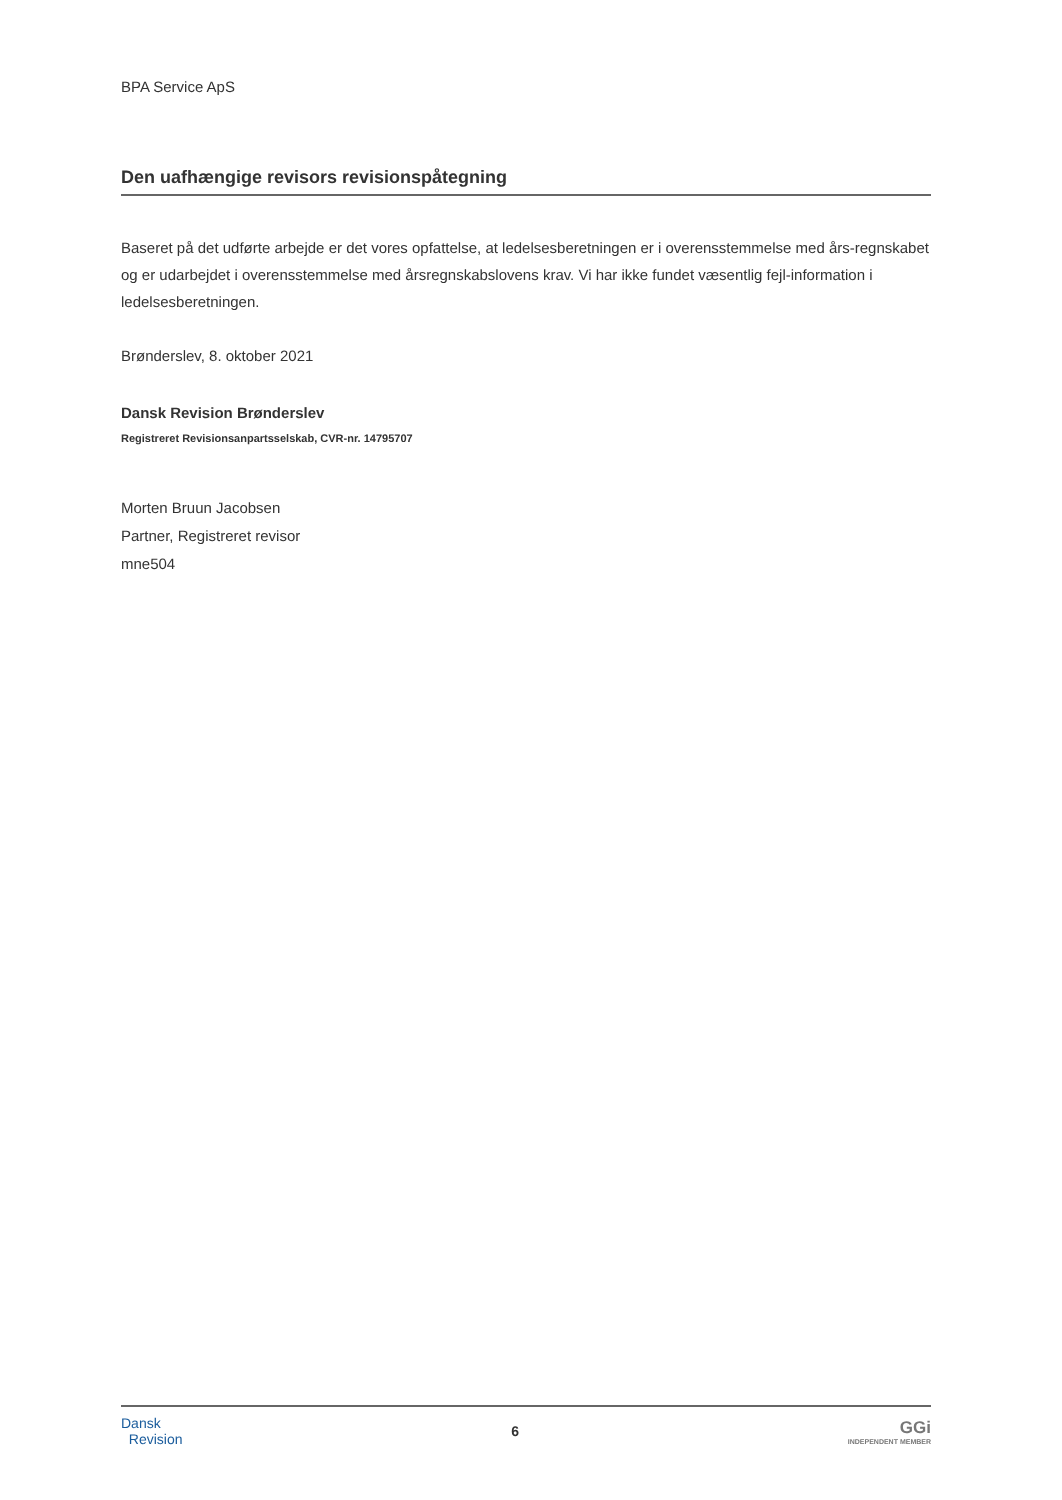BPA Service ApS
Den uafhængige revisors revisionspåtegning
Baseret på det udførte arbejde er det vores opfattelse, at ledelsesberetningen er i overensstemmelse med års-regnskabet og er udarbejdet i overensstemmelse med årsregnskabslovens krav. Vi har ikke fundet væsentlig fejl-information i ledelsesberetningen.
Brønderslev, 8. oktober 2021
Dansk Revision Brønderslev
Registreret Revisionsanpartsselskab, CVR-nr. 14795707
Morten Bruun Jacobsen
Partner, Registreret revisor
mne504
Dansk
Revision
6
GGi
INDEPENDENT MEMBER